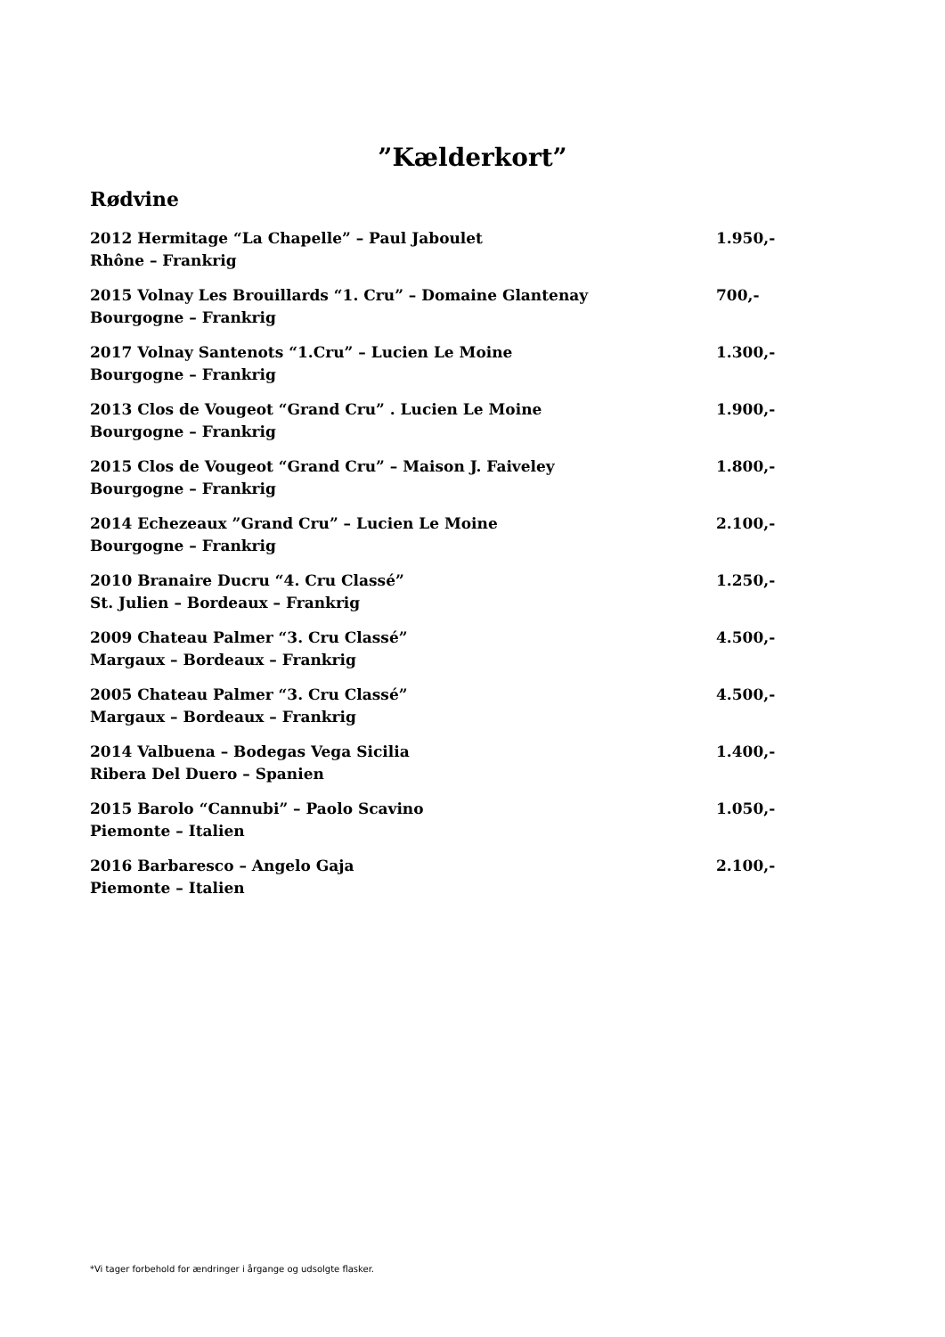”Kælderkort”
Rødvine
2012 Hermitage “La Chapelle” – Paul Jaboulet 1.950,-
Rhône – Frankrig
2015 Volnay Les Brouillards “1. Cru” – Domaine Glantenay 700,-
Bourgogne – Frankrig
2017 Volnay Santenots “1.Cru” – Lucien Le Moine 1.300,-
Bourgogne – Frankrig
2013 Clos de Vougeot “Grand Cru” . Lucien Le Moine 1.900,-
Bourgogne – Frankrig
2015 Clos de Vougeot “Grand Cru” – Maison J. Faiveley 1.800,-
Bourgogne – Frankrig
2014 Echezeaux ”Grand Cru” – Lucien Le Moine 2.100,-
Bourgogne – Frankrig
2010 Branaire Ducru “4. Cru Classé” 1.250,-
St. Julien – Bordeaux – Frankrig
2009 Chateau Palmer “3. Cru Classé” 4.500,-
Margaux – Bordeaux – Frankrig
2005 Chateau Palmer “3. Cru Classé” 4.500,-
Margaux – Bordeaux – Frankrig
2014 Valbuena – Bodegas Vega Sicilia 1.400,-
Ribera Del Duero – Spanien
2015 Barolo “Cannubi” – Paolo Scavino 1.050,-
Piemonte – Italien
2016 Barbaresco – Angelo Gaja 2.100,-
Piemonte – Italien
*Vi tager forbehold for ændringer i årgange og udsolgte flasker.